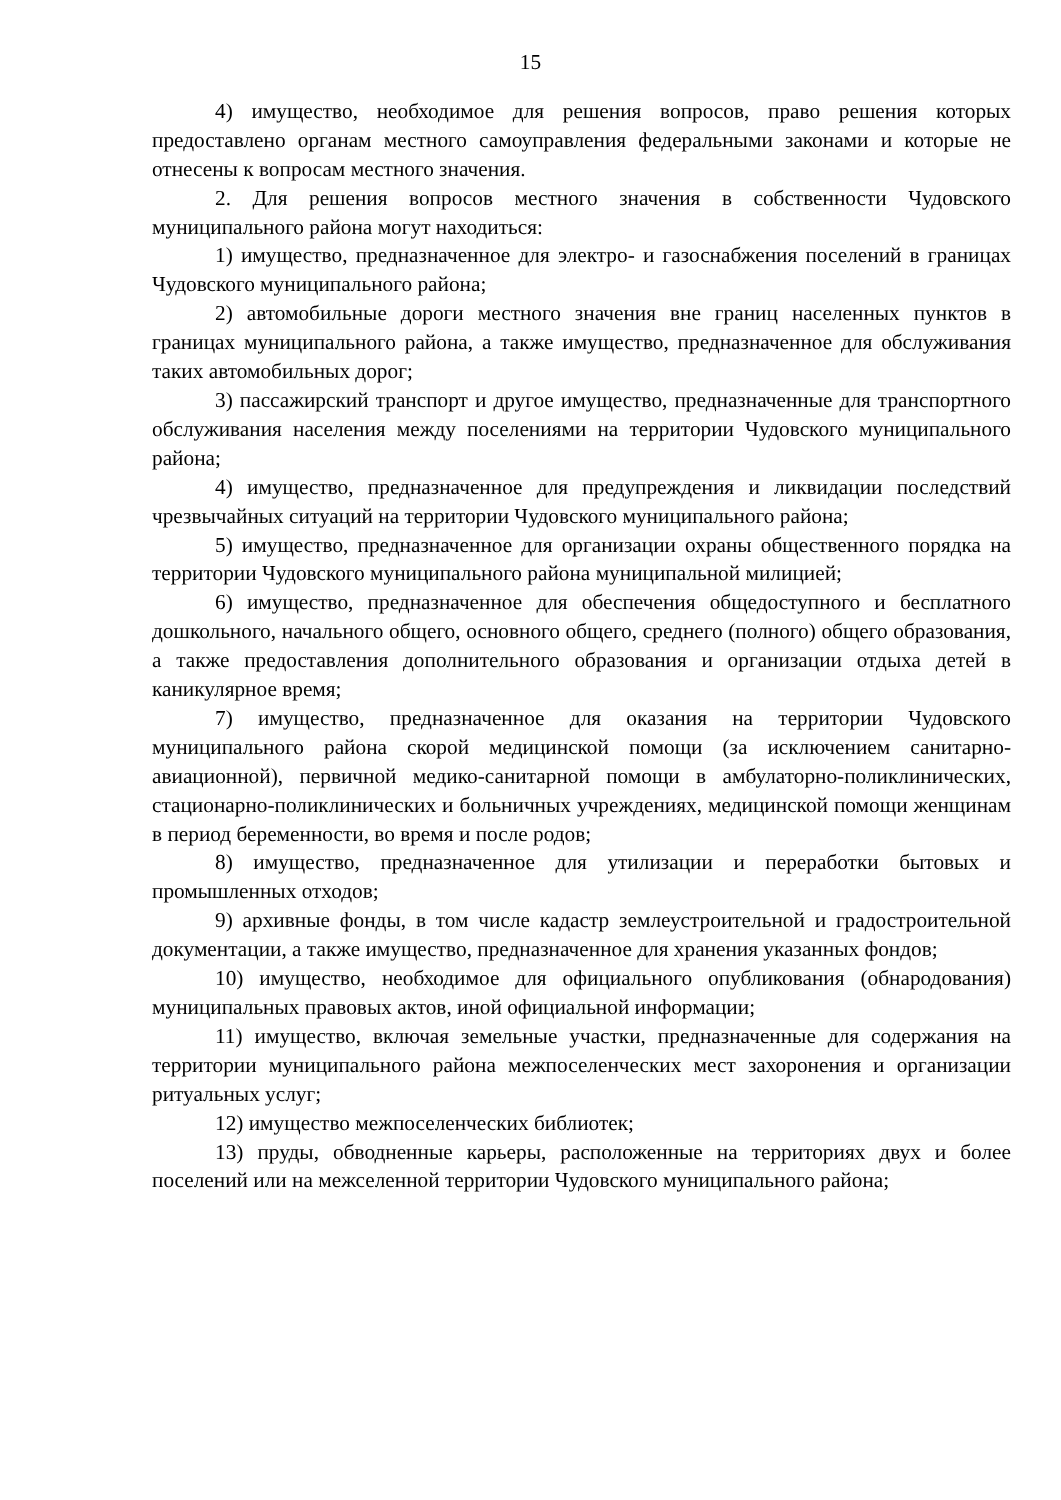15
4) имущество, необходимое для решения вопросов, право решения которых предоставлено органам местного самоуправления федеральными законами и которые не отнесены к вопросам местного значения.
2. Для решения вопросов местного значения в собственности Чудовского муниципального района могут находиться:
1) имущество, предназначенное для электро- и газоснабжения поселений в границах Чудовского муниципального района;
2) автомобильные дороги местного значения вне границ населенных пунктов в границах муниципального района, а также имущество, предназначенное для обслуживания таких автомобильных дорог;
3) пассажирский транспорт и другое имущество, предназначенные для транспортного обслуживания населения между поселениями на территории Чудовского муниципального района;
4) имущество, предназначенное для предупреждения и ликвидации последствий чрезвычайных ситуаций на территории Чудовского муниципального района;
5) имущество, предназначенное для организации охраны общественного порядка на территории Чудовского муниципального района муниципальной милицией;
6) имущество, предназначенное для обеспечения общедоступного и бесплатного дошкольного, начального общего, основного общего, среднего (полного) общего образования, а также предоставления дополнительного образования и организации отдыха детей в каникулярное время;
7) имущество, предназначенное для оказания на территории Чудовского муниципального района скорой медицинской помощи (за исключением санитарно-авиационной), первичной медико-санитарной помощи в амбулаторно-поликлинических, стационарно-поликлинических и больничных учреждениях, медицинской помощи женщинам в период беременности, во время и после родов;
8) имущество, предназначенное для утилизации и переработки бытовых и промышленных отходов;
9) архивные фонды, в том числе кадастр землеустроительной и градостроительной документации, а также имущество, предназначенное для хранения указанных фондов;
10) имущество, необходимое для официального опубликования (обнародования) муниципальных правовых актов, иной официальной информации;
11) имущество, включая земельные участки, предназначенные для содержания на территории муниципального района межпоселенческих мест захоронения и организации ритуальных услуг;
12) имущество межпоселенческих библиотек;
13) пруды, обводненные карьеры, расположенные на территориях двух и более поселений или на межселенной территории Чудовского муниципального района;